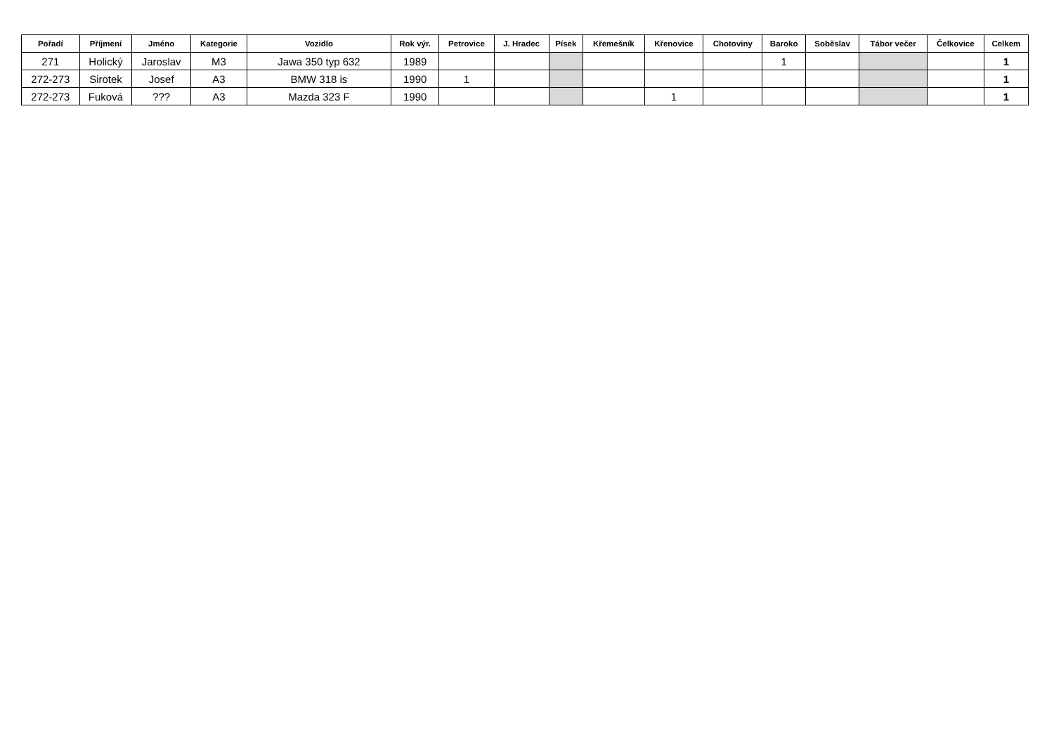| Pořadí | Příjmení | Jméno | Kategorie | Vozidlo | Rok výr. | Petrovice | J. Hradec | Písek | Křemešník | Křenovice | Chotoviny | Baroko | Soběslav | Tábor večer | Čelkovice | Celkem |
| --- | --- | --- | --- | --- | --- | --- | --- | --- | --- | --- | --- | --- | --- | --- | --- | --- |
| 271 | Holický | Jaroslav | M3 | Jawa 350 typ 632 | 1989 | | | | | | | 1 | | | | 1 |
| 272-273 | Sirotek | Josef | A3 | BMW 318 is | 1990 | 1 | | | | | | | | | | 1 |
| 272-273 | Fuková | ??? | A3 | Mazda 323 F | 1990 | | | | | 1 | | | | | | 1 |